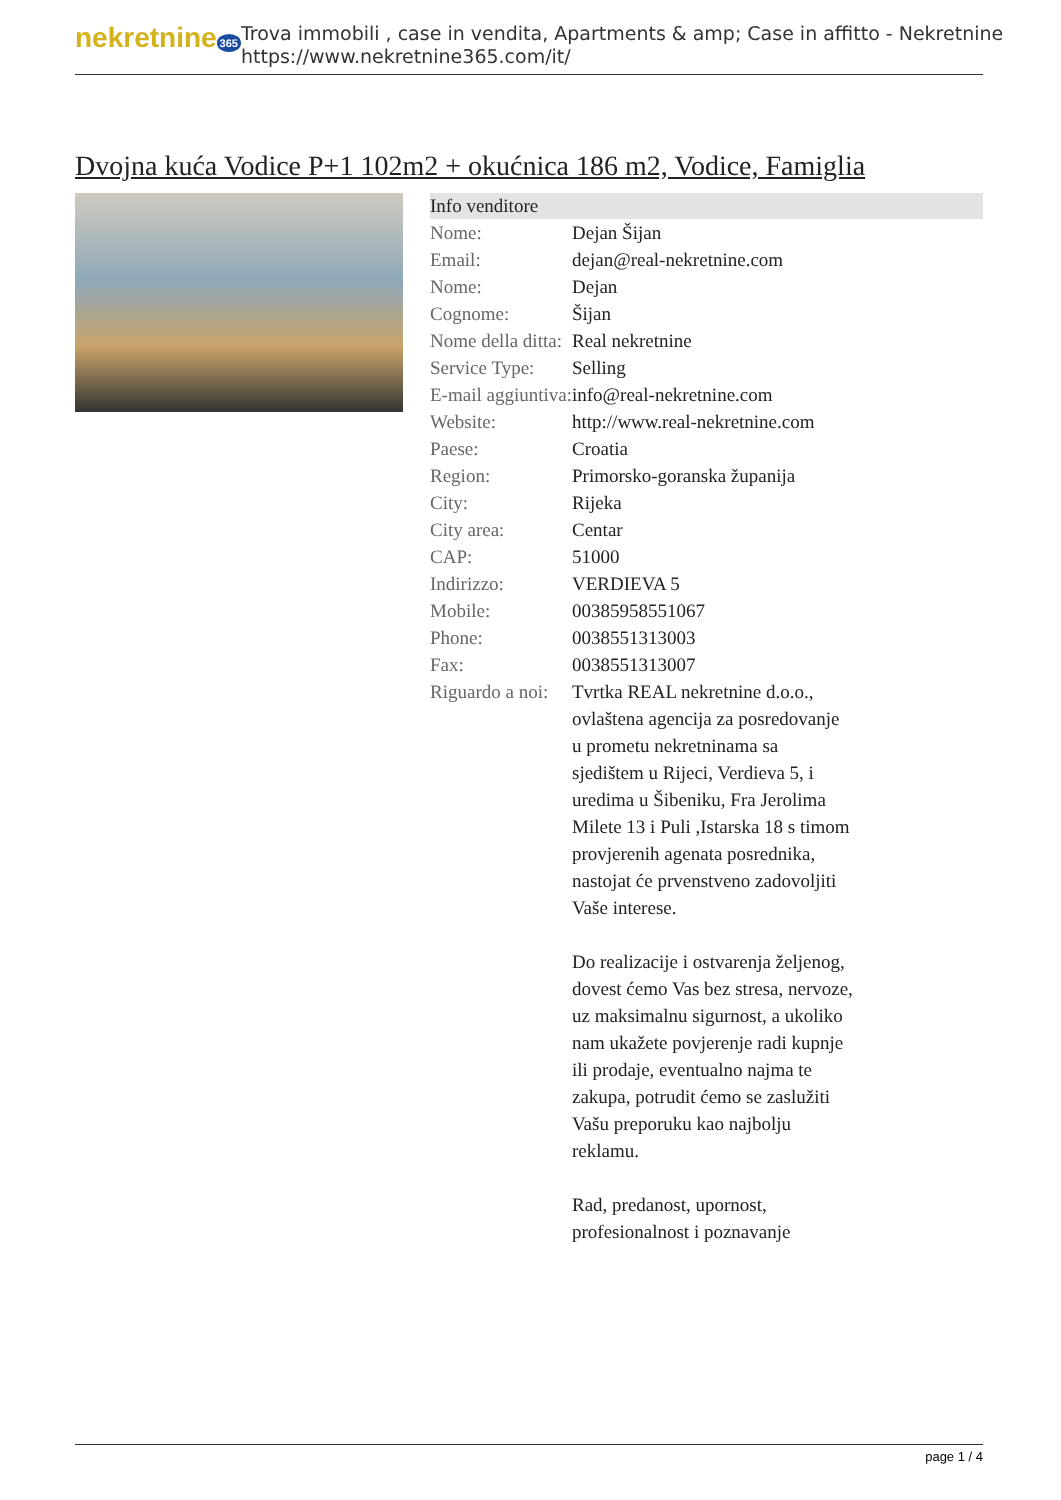nekretnine 365
Trova immobili , case in vendita, Apartments & amp; Case in affitto - Nekretnine
https://www.nekretnine365.com/it/
Dvojna kuća Vodice P+1 102m2 + okućnica 186 m2, Vodice, Famiglia
| Info venditore | |
| --- | --- |
| Nome: | Dejan Šijan |
| Email: | dejan@real-nekretnine.com |
| Nome: | Dejan |
| Cognome: | Šijan |
| Nome della ditta: | Real nekretnine |
| Service Type: | Selling |
| E-mail aggiuntiva: | info@real-nekretnine.com |
| Website: | http://www.real-nekretnine.com |
| Paese: | Croatia |
| Region: | Primorsko-goranska županija |
| City: | Rijeka |
| City area: | Centar |
| CAP: | 51000 |
| Indirizzo: | VERDIEVA 5 |
| Mobile: | 00385958551067 |
| Phone: | 0038551313003 |
| Fax: | 0038551313007 |
| Riguardo a noi: | Tvrtka REAL nekretnine d.o.o., ovlaštena agencija za posredovanje u prometu nekretninama sa sjedištem u Rijeci, Verdieva 5, i uredima u Šibeniku, Fra Jerolima Milete 13 i Puli ,Istarska 18 s timom provjerenih agenata posrednika, nastojat će prvenstveno zadovoljiti Vaše interese. Do realizacije i ostvarenja željenog, dovest ćemo Vas bez stresa, nervoze, uz maksimalnu sigurnost, a ukoliko nam ukažete povjerenje radi kupnje ili prodaje, eventualno najma te zakupa, potrudit ćemo se zaslužiti Vašu preporuku kao najbolju reklamu. Rad, predanost, upornost, profesionalnost i poznavanje |
page 1 / 4